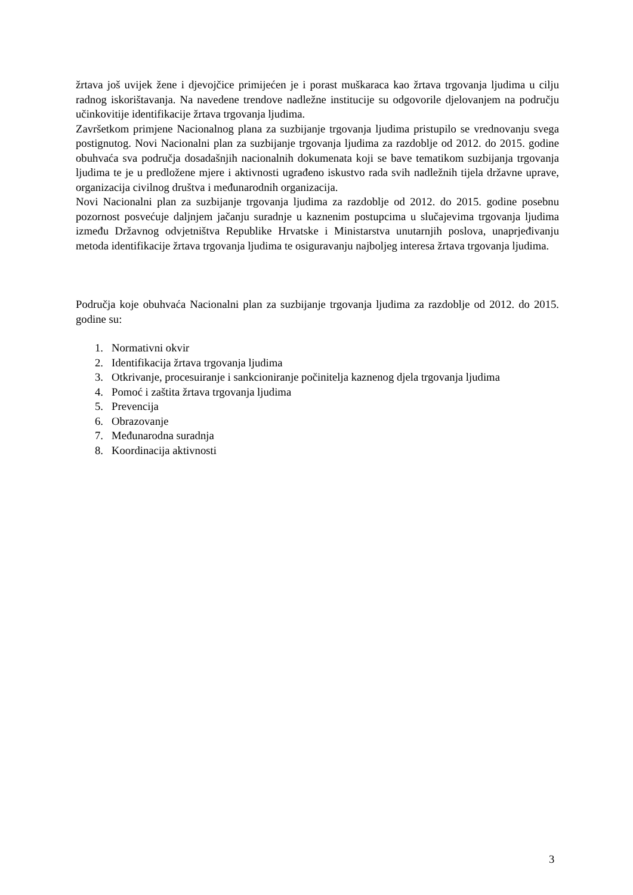žrtava još uvijek žene i djevojčice primijećen je i porast muškaraca kao žrtava trgovanja ljudima u cilju radnog iskorištavanja. Na navedene trendove nadležne institucije su odgovorile djelovanjem na području učinkovitije identifikacije žrtava trgovanja ljudima.
Završetkom primjene Nacionalnog plana za suzbijanje trgovanja ljudima pristupilo se vrednovanju svega postignutog. Novi Nacionalni plan za suzbijanje trgovanja ljudima za razdoblje od 2012. do 2015. godine obuhvaća sva područja dosadašnjih nacionalnih dokumenata koji se bave tematikom suzbijanja trgovanja ljudima te je u predložene mjere i aktivnosti ugrađeno iskustvo rada svih nadležnih tijela državne uprave, organizacija civilnog društva i međunarodnih organizacija.
Novi Nacionalni plan za suzbijanje trgovanja ljudima za razdoblje od 2012. do 2015. godine posebnu pozornost posvećuje daljnjem jačanju suradnje u kaznenim postupcima u slučajevima trgovanja ljudima između Državnog odvjetništva Republike Hrvatske i Ministarstva unutarnjih poslova, unaprjeđivanju metoda identifikacije žrtava trgovanja ljudima te osiguravanju najboljeg interesa žrtava trgovanja ljudima.
Područja koje obuhvaća Nacionalni plan za suzbijanje trgovanja ljudima za razdoblje od 2012. do 2015. godine su:
1. Normativni okvir
2. Identifikacija žrtava trgovanja ljudima
3. Otkrivanje, procesuiranje i sankcioniranje počinitelja kaznenog djela trgovanja ljudima
4. Pomoć i zaštita žrtava trgovanja ljudima
5. Prevencija
6. Obrazovanje
7. Međunarodna suradnja
8. Koordinacija aktivnosti
3